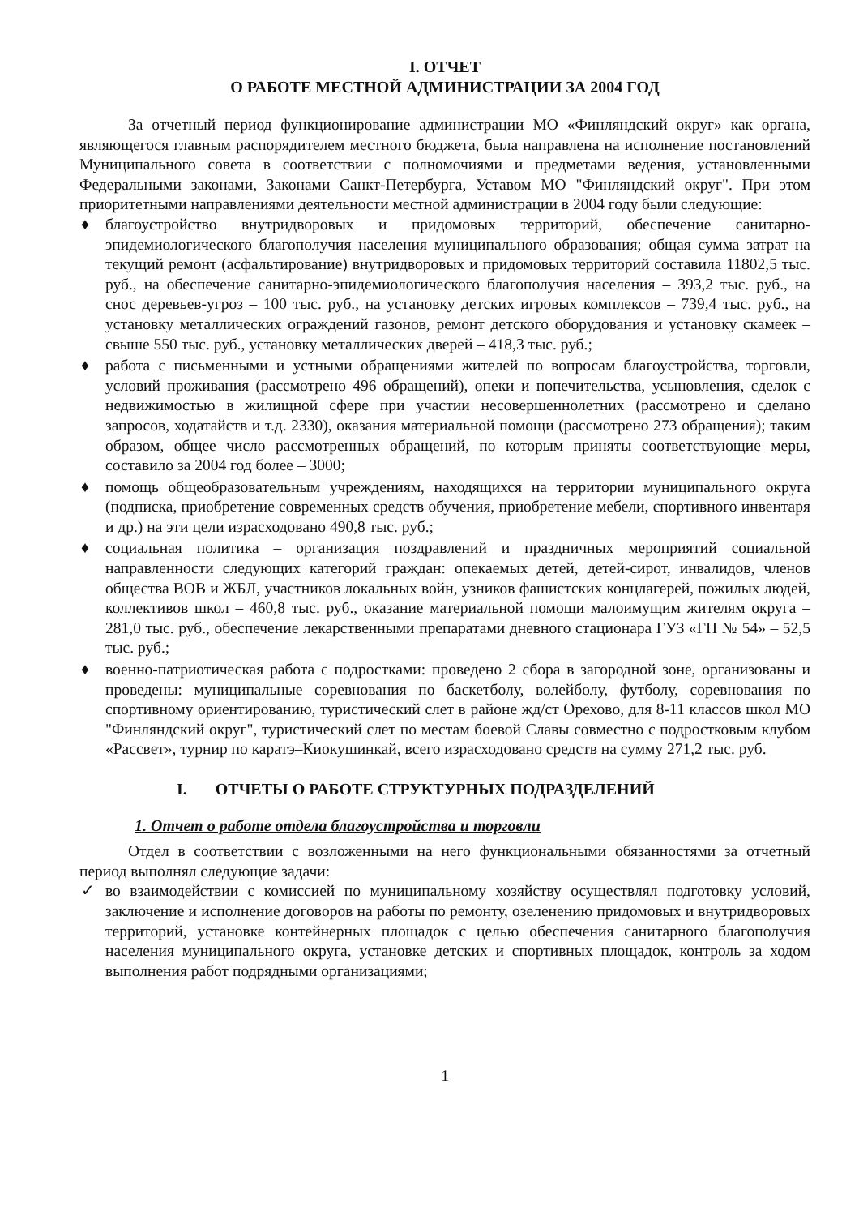I. ОТЧЕТ
О РАБОТЕ МЕСТНОЙ АДМИНИСТРАЦИИ ЗА 2004 ГОД
За отчетный период функционирование администрации МО «Финляндский округ» как органа, являющегося главным распорядителем местного бюджета, была направлена на исполнение постановлений Муниципального совета в соответствии с полномочиями и предметами ведения, установленными Федеральными законами, Законами Санкт-Петербурга, Уставом МО "Финляндский округ". При этом приоритетными направлениями деятельности местной администрации в 2004 году были следующие:
♦ благоустройство внутридворовых и придомовых территорий, обеспечение санитарно-эпидемиологического благополучия населения муниципального образования; общая сумма затрат на текущий ремонт (асфальтирование) внутридворовых и придомовых территорий составила 11802,5 тыс. руб., на обеспечение санитарно-эпидемиологического благополучия населения – 393,2 тыс. руб., на снос деревьев-угроз – 100 тыс. руб., на установку детских игровых комплексов – 739,4 тыс. руб., на установку металлических ограждений газонов, ремонт детского оборудования и установку скамеек – свыше 550 тыс. руб., установку металлических дверей – 418,3 тыс. руб.;
♦ работа с письменными и устными обращениями жителей по вопросам благоустройства, торговли, условий проживания (рассмотрено 496 обращений), опеки и попечительства, усыновления, сделок с недвижимостью в жилищной сфере при участии несовершеннолетних (рассмотрено и сделано запросов, ходатайств и т.д. 2330), оказания материальной помощи (рассмотрено 273 обращения); таким образом, общее число рассмотренных обращений, по которым приняты соответствующие меры, составило за 2004 год более – 3000;
♦ помощь общеобразовательным учреждениям, находящихся на территории муниципального округа (подписка, приобретение современных средств обучения, приобретение мебели, спортивного инвентаря и др.) на эти цели израсходовано 490,8 тыс. руб.;
♦ социальная политика – организация поздравлений и праздничных мероприятий социальной направленности следующих категорий граждан: опекаемых детей, детей-сирот, инвалидов, членов общества ВОВ и ЖБЛ, участников локальных войн, узников фашистских концлагерей, пожилых людей, коллективов школ – 460,8 тыс. руб., оказание материальной помощи малоимущим жителям округа – 281,0 тыс. руб., обеспечение лекарственными препаратами дневного стационара ГУЗ «ГП № 54» – 52,5 тыс. руб.;
♦ военно-патриотическая работа с подростками: проведено 2 сбора в загородной зоне, организованы и проведены: муниципальные соревнования по баскетболу, волейболу, футболу, соревнования по спортивному ориентированию, туристический слет в районе жд/ст Орехово, для 8-11 классов школ МО "Финляндский округ", туристический слет по местам боевой Славы совместно с подростковым клубом «Рассвет», турнир по каратэ–Киокушинкай, всего израсходовано средств на сумму 271,2 тыс. руб.
I. ОТЧЕТЫ О РАБОТЕ СТРУКТУРНЫХ ПОДРАЗДЕЛЕНИЙ
1. Отчет о работе отдела благоустройства и торговли
Отдел в соответствии с возложенными на него функциональными обязанностями за отчетный период выполнял следующие задачи:
✓ во взаимодействии с комиссией по муниципальному хозяйству осуществлял подготовку условий, заключение и исполнение договоров на работы по ремонту, озеленению придомовых и внутридворовых территорий, установке контейнерных площадок с целью обеспечения санитарного благополучия населения муниципального округа, установке детских и спортивных площадок, контроль за ходом выполнения работ подрядными организациями;
1